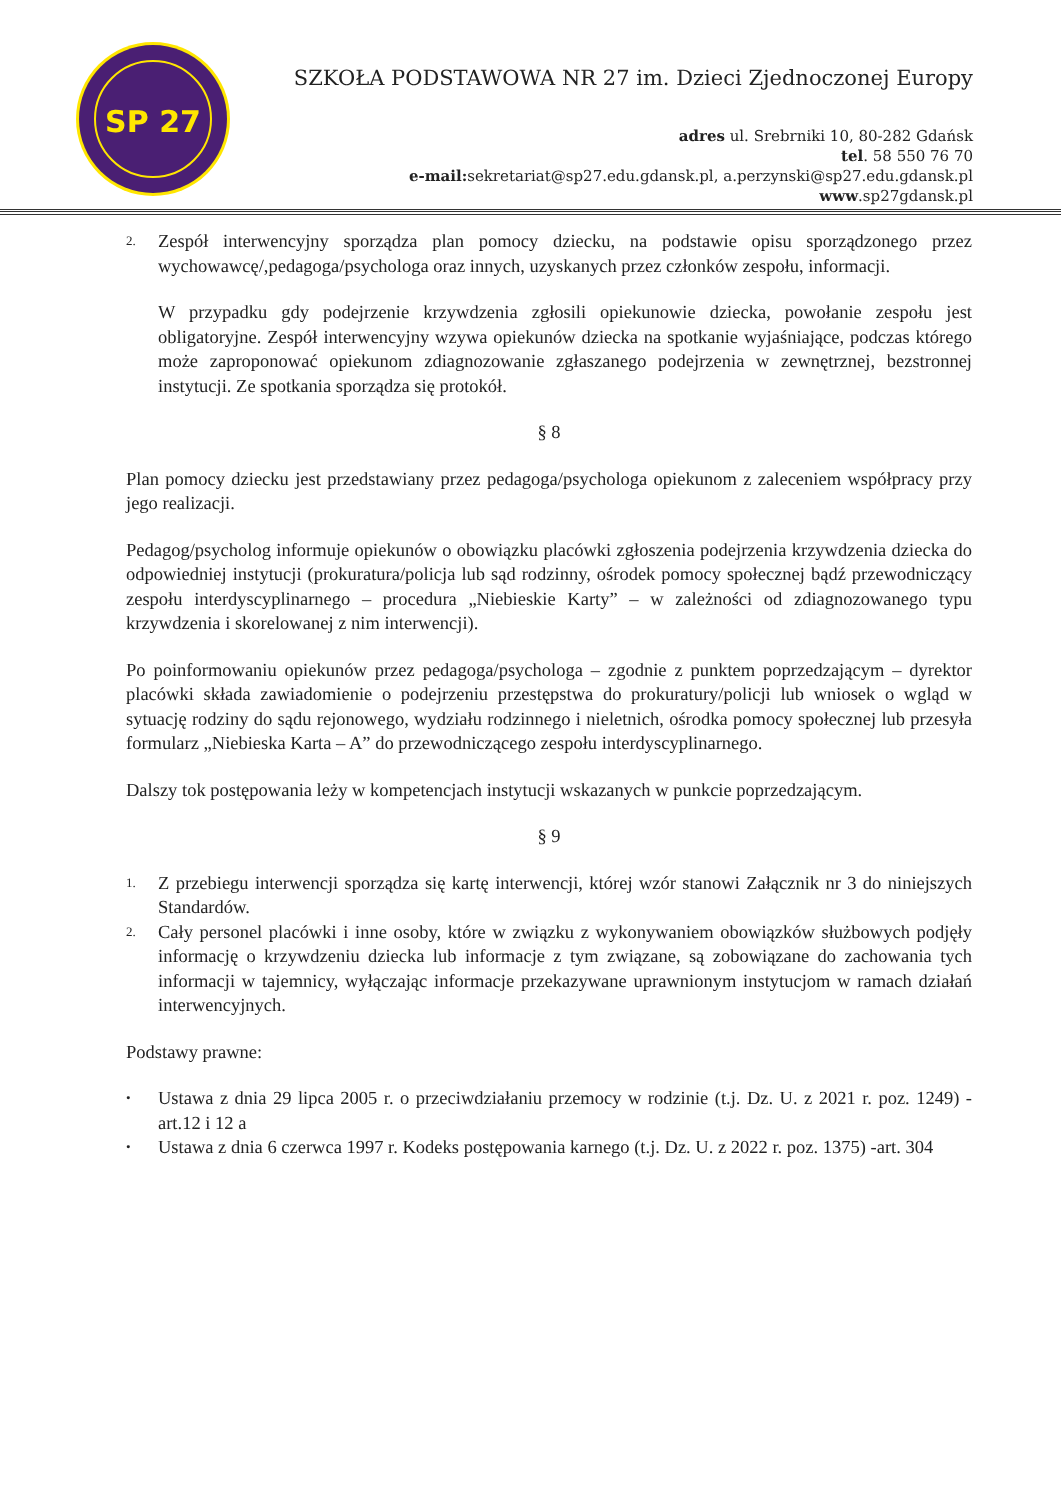SP 27
SZKOŁA PODSTAWOWA NR 27 im. Dzieci Zjednoczonej Europy
adres ul. Srebrniki 10, 80-282 Gdańsk
tel. 58 550 76 70
e-mail: sekretariat@sp27.edu.gdansk.pl, a.perzynski@sp27.edu.gdansk.pl
www.sp27gdansk.pl
2.
Zespół interwencyjny sporządza plan pomocy dziecku, na podstawie opisu sporządzonego przez wychowawcę/,pedagoga/psychologa oraz innych, uzyskanych przez członków zespołu, informacji.
W przypadku gdy podejrzenie krzywdzenia zgłosili opiekunowie dziecka, powołanie zespołu jest obligatoryjne. Zespół interwencyjny wzywa opiekunów dziecka na spotkanie wyjaśniające, podczas którego może zaproponować opiekunom zdiagnozowanie zgłaszanego podejrzenia w zewnętrznej, bezstronnej instytucji. Ze spotkania sporządza się protokół.
§ 8
Plan pomocy dziecku jest przedstawiany przez pedagoga/psychologa opiekunom z zaleceniem współpracy przy jego realizacji.
Pedagog/psycholog informuje opiekunów o obowiązku placówki zgłoszenia podejrzenia krzywdzenia dziecka do odpowiedniej instytucji (prokuratura/policja lub sąd rodzinny, ośrodek pomocy społecznej bądź przewodniczący zespołu interdyscyplinarnego – procedura „Niebieskie Karty” – w zależności od zdiagnozowanego typu krzywdzenia i skorelowanej z nim interwencji).
Po poinformowaniu opiekunów przez pedagoga/psychologa – zgodnie z punktem poprzedzającym – dyrektor placówki składa zawiadomienie o podejrzeniu przestępstwa do prokuratury/policji lub wniosek o wgląd w sytuację rodziny do sądu rejonowego, wydziału rodzinnego i nieletnich, ośrodka pomocy społecznej lub przesyła formularz „Niebieska Karta – A” do przewodniczącego zespołu interdyscyplinarnego.
Dalszy tok postępowania leży w kompetencjach instytucji wskazanych w punkcie poprzedzającym.
§ 9
1.
Z przebiegu interwencji sporządza się kartę interwencji, której wzór stanowi Załącznik nr 3 do niniejszych Standardów.
2.
Cały personel placówki i inne osoby, które w związku z wykonywaniem obowiązków służbowych podjęły informację o krzywdzeniu dziecka lub informacje z tym związane, są zobowiązane do zachowania tych informacji w tajemnicy, wyłączając informacje przekazywane uprawnionym instytucjom w ramach działań interwencyjnych.
Podstawy prawne:
•
Ustawa z dnia 29 lipca 2005 r. o przeciwdziałaniu przemocy w rodzinie (t.j. Dz. U. z 2021 r. poz. 1249) -art.12 i 12 a
•
Ustawa z dnia 6 czerwca 1997 r. Kodeks postępowania karnego (t.j. Dz. U. z 2022 r. poz. 1375) -art. 304